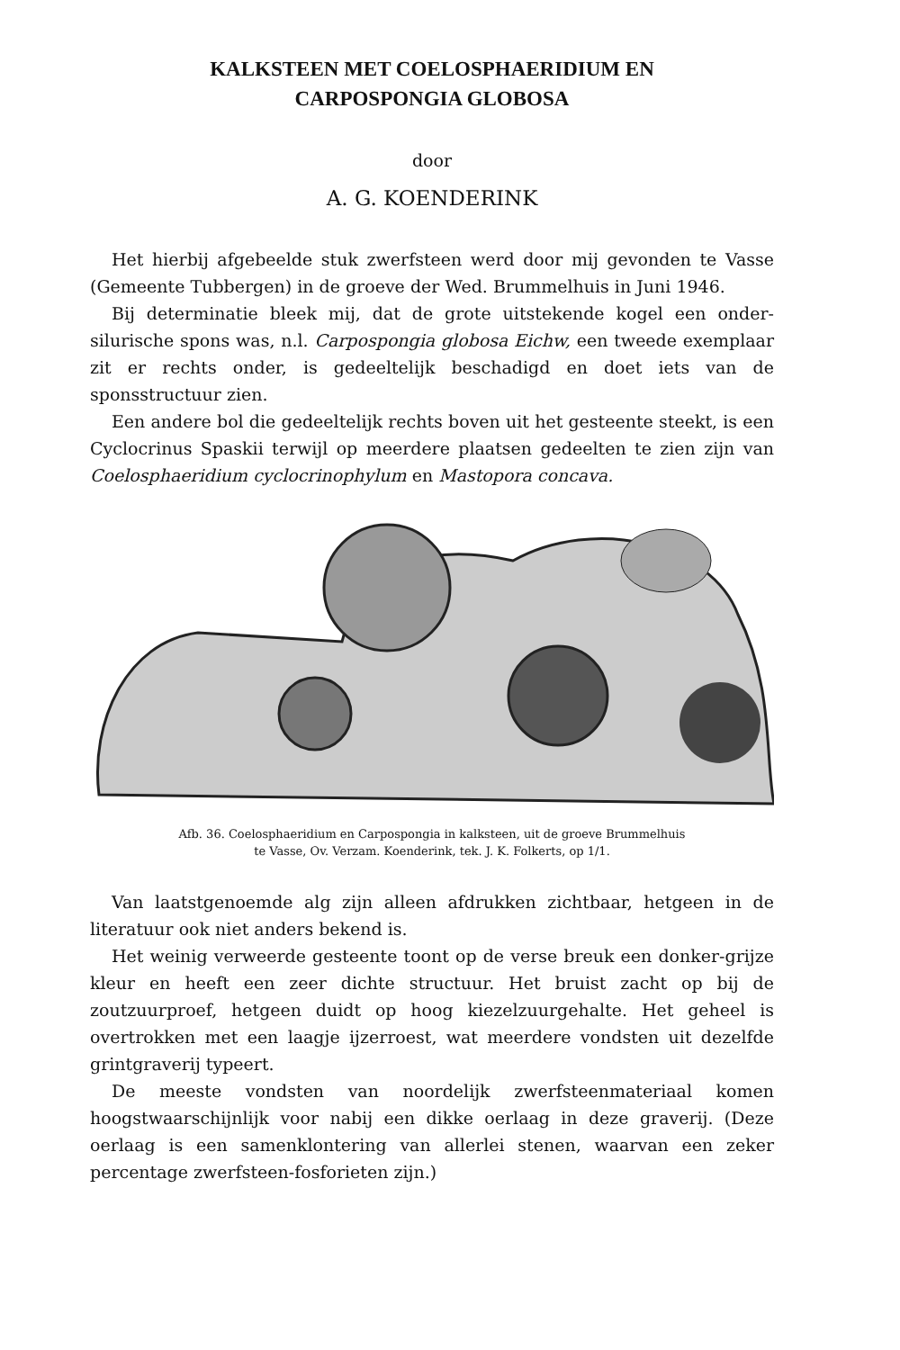KALKSTEEN MET COELOSPHAERIDIUM EN
CARPOSPONGIA GLOBOSA
door
A. G. KOENDERINK
Het hierbij afgebeelde stuk zwerfsteen werd door mij gevonden te Vasse (Gemeente Tubbergen) in de groeve der Wed. Brummelhuis in Juni 1946.
Bij determinatie bleek mij, dat de grote uitstekende kogel een onder-silurische spons was, n.l. Carpospongia globosa Eichw, een tweede exemplaar zit er rechts onder, is gedeeltelijk beschadigd en doet iets van de sponsstructuur zien.
Een andere bol die gedeeltelijk rechts boven uit het gesteente steekt, is een Cyclocrinus Spaskii terwijl op meerdere plaatsen gedeelten te zien zijn van Coelosphaeridium cyclocrinophylum en Mastopora concava.
Afb. 36. Coelosphaeridium en Carpospongia in kalksteen, uit de groeve Brummelhuis
te Vasse, Ov. Verzam. Koenderink, tek. J. K. Folkerts, op 1/1.
Van laatstgenoemde alg zijn alleen afdrukken zichtbaar, hetgeen in de literatuur ook niet anders bekend is.
Het weinig verweerde gesteente toont op de verse breuk een donker-grijze kleur en heeft een zeer dichte structuur. Het bruist zacht op bij de zoutzuurproef, hetgeen duidt op hoog kiezelzuurgehalte. Het geheel is overtrokken met een laagje ijzerroest, wat meerdere vondsten uit dezelfde grintgraverij typeert.
De meeste vondsten van noordelijk zwerfsteenmateriaal komen hoogstwaarschijnlijk voor nabij een dikke oerlaag in deze graverij. (Deze oerlaag is een samenklontering van allerlei stenen, waarvan een zeker percentage zwerfsteen-fosforieten zijn.)